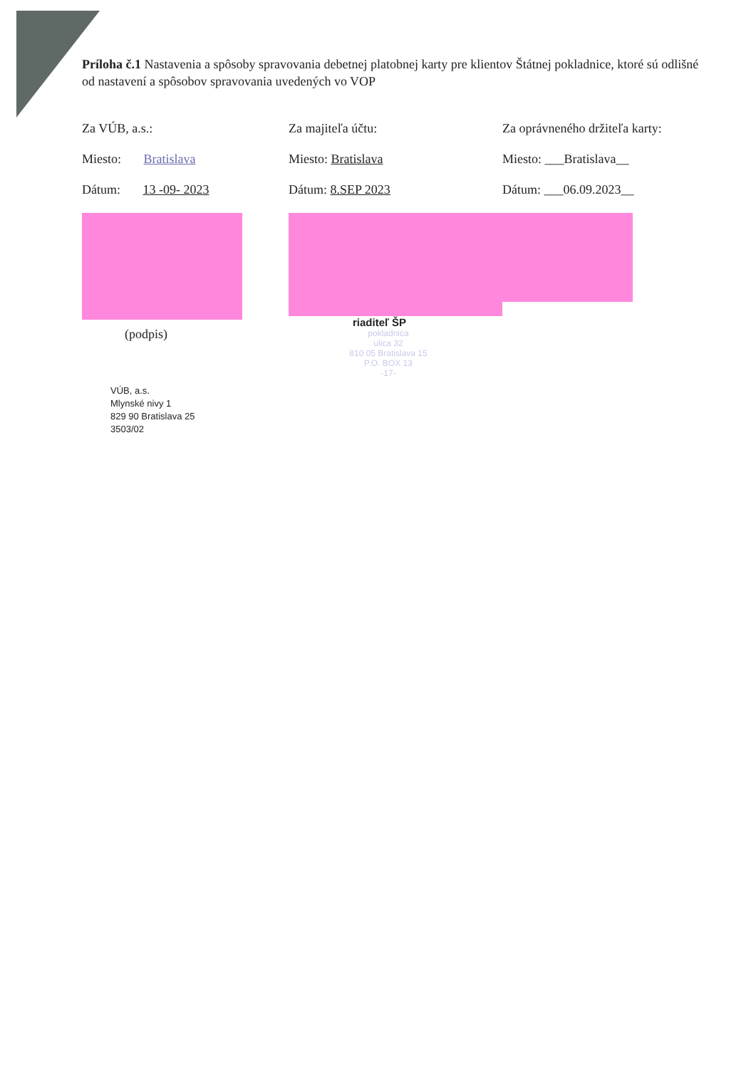Príloha č.1 Nastavenia a spôsoby spravovania debetnej platobnej karty pre klientov Štátnej pokladnice, ktoré sú odlišné od nastavení a spôsobov spravovania uvedených vo VOP
Za VÚB, a.s.:
Miesto: Bratislava
Dátum: 13 -09- 2023
(podpis)
VÚB, a.s.
Mlynské nivy 1
829 90 Bratislava 25
3503/02
Za majiteľa účtu:
Miesto: Bratislava
Dátum: 8.SEP 2023
riaditeľ ŠP
pokladnica
ulica 32
810 05 Bratislava 15
P.O. BOX 13
-17-
Za oprávneného držiteľa karty:
Miesto: ___Bratislava__
Dátum: ___06.09.2023__